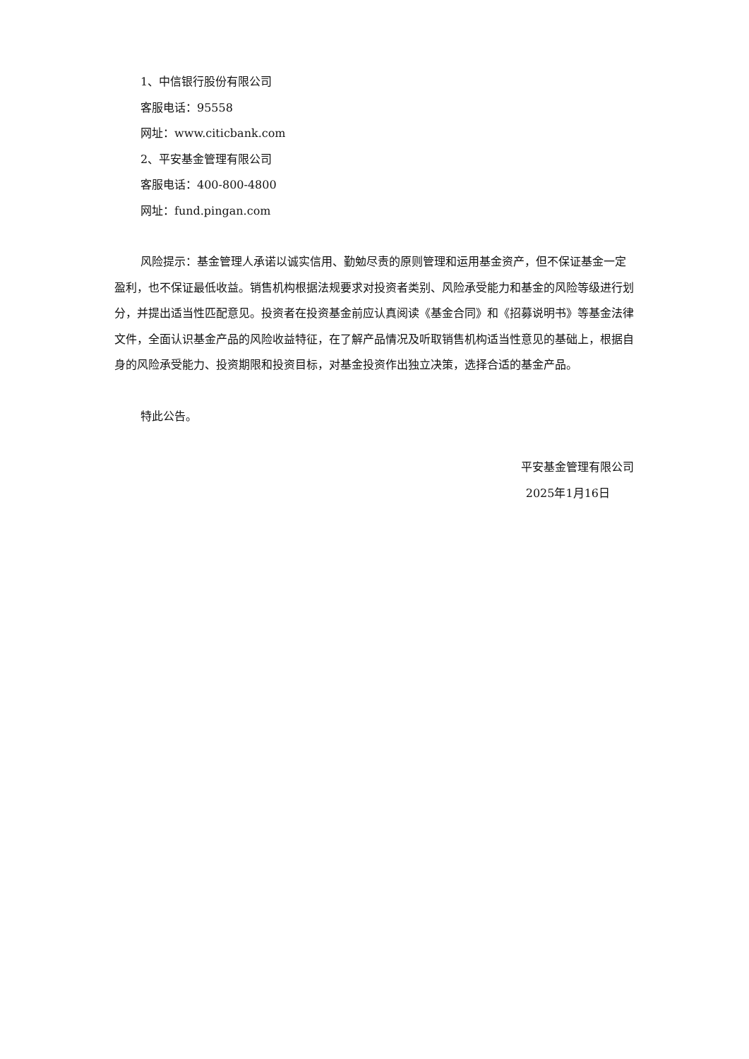1、中信银行股份有限公司
客服电话：95558
网址：www.citicbank.com
2、平安基金管理有限公司
客服电话：400-800-4800
网址：fund.pingan.com
风险提示：基金管理人承诺以诚实信用、勤勉尽责的原则管理和运用基金资产，但不保证基金一定盈利，也不保证最低收益。销售机构根据法规要求对投资者类别、风险承受能力和基金的风险等级进行划分，并提出适当性匹配意见。投资者在投资基金前应认真阅读《基金合同》和《招募说明书》等基金法律文件，全面认识基金产品的风险收益特征，在了解产品情况及听取销售机构适当性意见的基础上，根据自身的风险承受能力、投资期限和投资目标，对基金投资作出独立决策，选择合适的基金产品。
特此公告。
平安基金管理有限公司
2025年1月16日